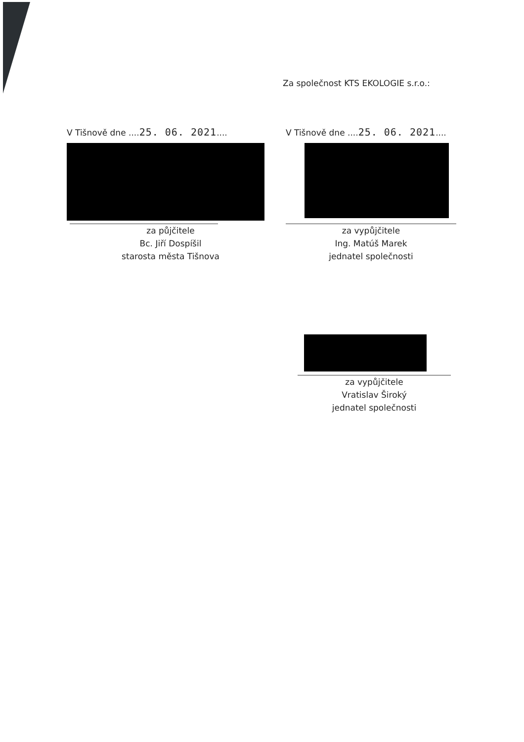Za společnost KTS EKOLOGIE s.r.o.:
V Tišnově dne ....25. 06. 2021....
za půjčitele
Bc. Jiří Dospíšil
starosta města Tišnova
V Tišnově dne ....25. 06. 2021....
za vypůjčitele
Ing. Matúš Marek
jednatel společnosti
za vypůjčitele
Vratislav Široký
jednatel společnosti